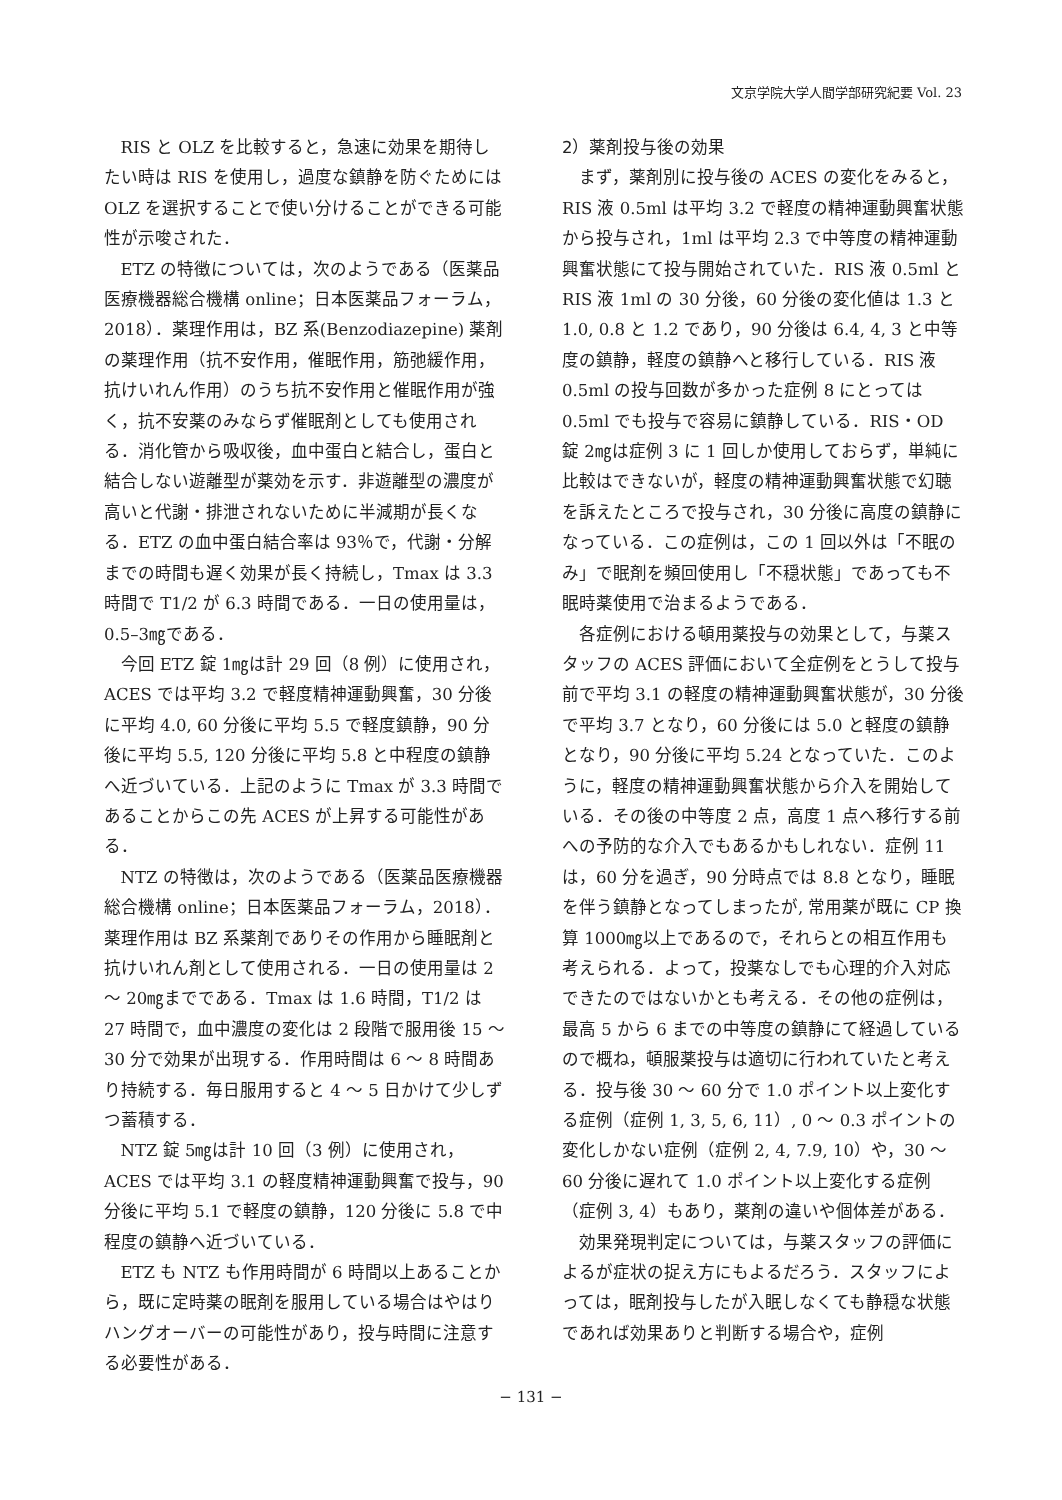文京学院大学人間学部研究紀要 Vol. 23
RIS と OLZ を比較すると，急速に効果を期待したい時は RIS を使用し，過度な鎮静を防ぐためには OLZ を選択することで使い分けることができる可能性が示唆された．
ETZ の特徴については，次のようである（医薬品医療機器総合機構 online；日本医薬品フォーラム，2018）．薬理作用は，BZ 系(Benzodiazepine) 薬剤の薬理作用（抗不安作用，催眠作用，筋弛緩作用，抗けいれん作用）のうち抗不安作用と催眠作用が強く，抗不安薬のみならず催眠剤としても使用される．消化管から吸収後，血中蛋白と結合し，蛋白と結合しない遊離型が薬効を示す．非遊離型の濃度が高いと代謝・排泄されないために半減期が長くなる．ETZ の血中蛋白結合率は 93％で，代謝・分解までの時間も遅く効果が長く持続し，Tmax は 3.3 時間で T1/2 が 6.3 時間である．一日の使用量は，0.5–3㎎である．
今回 ETZ 錠 1㎎は計 29 回（8 例）に使用され，ACES では平均 3.2 で軽度精神運動興奮，30 分後に平均 4.0, 60 分後に平均 5.5 で軽度鎮静，90 分後に平均 5.5, 120 分後に平均 5.8 と中程度の鎮静へ近づいている．上記のように Tmax が 3.3 時間であることからこの先 ACES が上昇する可能性がある．
NTZ の特徴は，次のようである（医薬品医療機器総合機構 online；日本医薬品フォーラム，2018）．薬理作用は BZ 系薬剤でありその作用から睡眠剤と抗けいれん剤として使用される．一日の使用量は 2 ～ 20㎎までである．Tmax は 1.6 時間，T1/2 は 27 時間で，血中濃度の変化は 2 段階で服用後 15 ～ 30 分で効果が出現する．作用時間は 6 ～ 8 時間あり持続する．毎日服用すると 4 ～ 5 日かけて少しずつ蓄積する．
NTZ 錠 5㎎は計 10 回（3 例）に使用され，ACES では平均 3.1 の軽度精神運動興奮で投与，90 分後に平均 5.1 で軽度の鎮静，120 分後に 5.8 で中程度の鎮静へ近づいている．
ETZ も NTZ も作用時間が 6 時間以上あることから，既に定時薬の眠剤を服用している場合はやはりハングオーバーの可能性があり，投与時間に注意する必要性がある．
2）薬剤投与後の効果
まず，薬剤別に投与後の ACES の変化をみると，RIS 液 0.5ml は平均 3.2 で軽度の精神運動興奮状態から投与され，1ml は平均 2.3 で中等度の精神運動興奮状態にて投与開始されていた．RIS 液 0.5ml と RIS 液 1ml の 30 分後，60 分後の変化値は 1.3 と 1.0, 0.8 と 1.2 であり，90 分後は 6.4, 4, 3 と中等度の鎮静，軽度の鎮静へと移行している．RIS 液 0.5ml の投与回数が多かった症例 8 にとっては 0.5ml でも投与で容易に鎮静している．RIS・OD 錠 2㎎は症例 3 に 1 回しか使用しておらず，単純に比較はできないが，軽度の精神運動興奮状態で幻聴を訴えたところで投与され，30 分後に高度の鎮静になっている．この症例は，この 1 回以外は「不眠のみ」で眠剤を頻回使用し「不穏状態」であっても不眠時薬使用で治まるようである．
各症例における頓用薬投与の効果として，与薬スタッフの ACES 評価において全症例をとうして投与前で平均 3.1 の軽度の精神運動興奮状態が，30 分後で平均 3.7 となり，60 分後には 5.0 と軽度の鎮静となり，90 分後に平均 5.24 となっていた．このように，軽度の精神運動興奮状態から介入を開始している．その後の中等度 2 点，高度 1 点へ移行する前への予防的な介入でもあるかもしれない．症例 11 は，60 分を過ぎ，90 分時点では 8.8 となり，睡眠を伴う鎮静となってしまったが, 常用薬が既に CP 換算 1000㎎以上であるので，それらとの相互作用も考えられる．よって，投薬なしでも心理的介入対応できたのではないかとも考える．その他の症例は，最高 5 から 6 までの中等度の鎮静にて経過しているので概ね，頓服薬投与は適切に行われていたと考える．投与後 30 ～ 60 分で 1.0 ポイント以上変化する症例（症例 1, 3, 5, 6, 11）, 0 ～ 0.3 ポイントの変化しかない症例（症例 2, 4, 7.9, 10）や，30 ～ 60 分後に遅れて 1.0 ポイント以上変化する症例（症例 3, 4）もあり，薬剤の違いや個体差がある．
効果発現判定については，与薬スタッフの評価によるが症状の捉え方にもよるだろう．スタッフによっては，眠剤投与したが入眠しなくても静穏な状態であれば効果ありと判断する場合や，症例
− 131 −